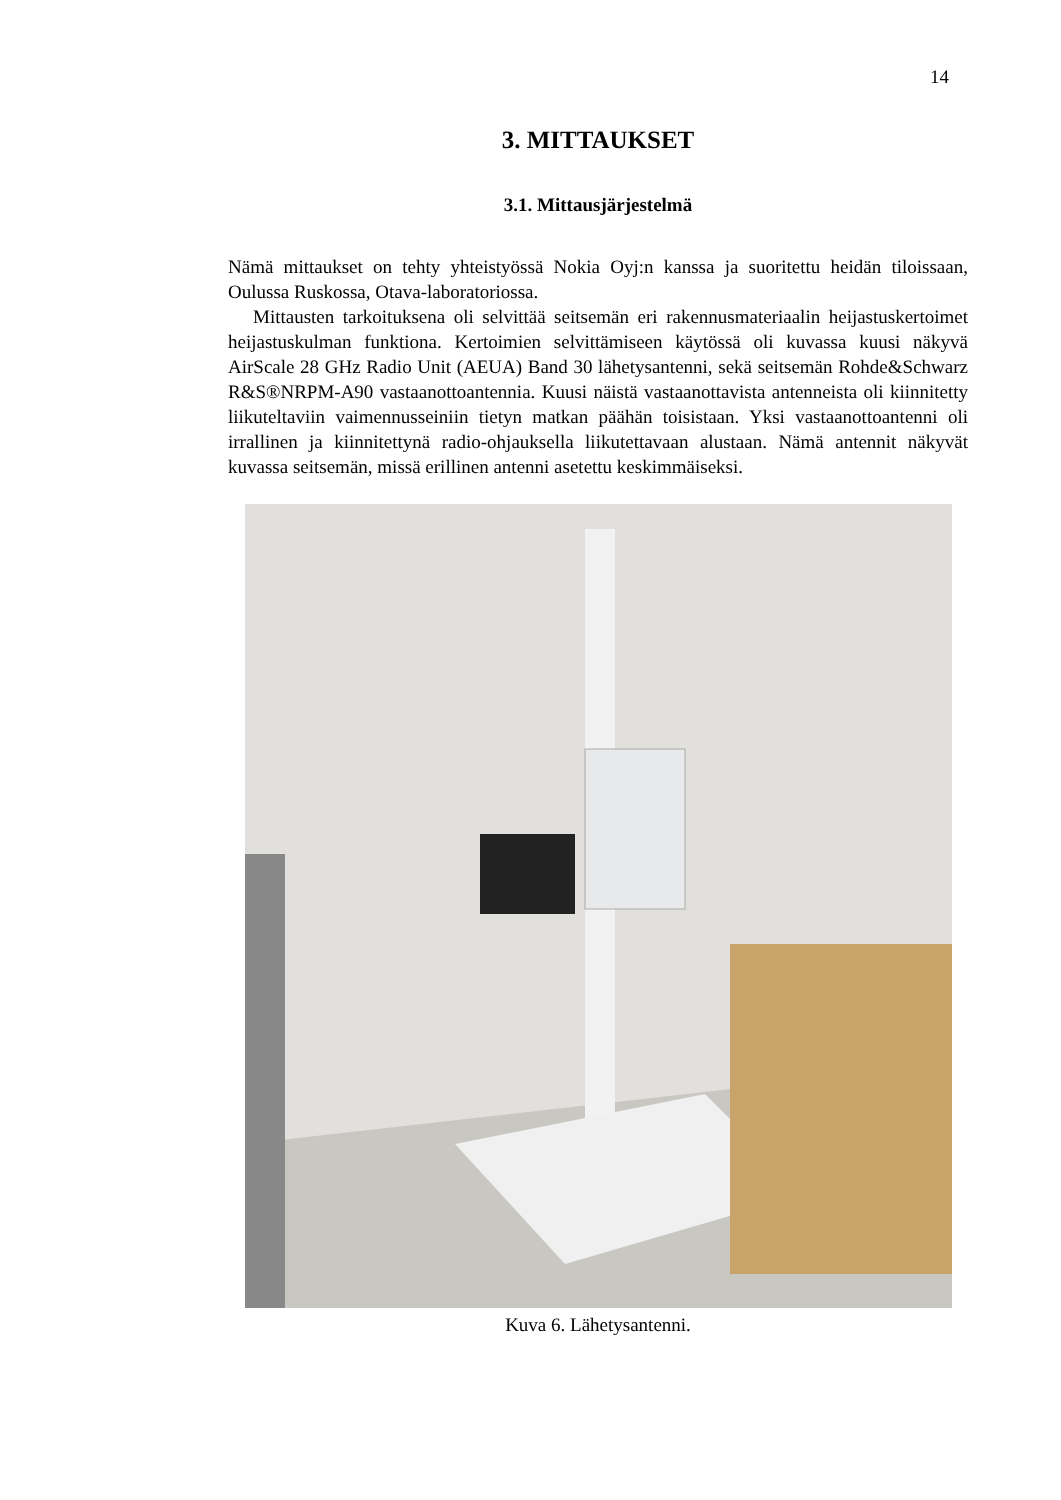14
3. MITTAUKSET
3.1. Mittausjärjestelmä
Nämä mittaukset on tehty yhteistyössä Nokia Oyj:n kanssa ja suoritettu heidän tiloissaan, Oulussa Ruskossa, Otava-laboratoriossa.
Mittausten tarkoituksena oli selvittää seitsemän eri rakennusmateriaalin heijastuskertoimet heijastuskulman funktiona. Kertoimien selvittämiseen käytössä oli kuvassa kuusi näkyvä AirScale 28 GHz Radio Unit (AEUA) Band 30 lähetysantenni, sekä seitsemän Rohde&Schwarz R&S®NRPM-A90 vastaanottoantennia. Kuusi näistä vastaanottavista antenneista oli kiinnitetty liikuteltaviin vaimennusseiniin tietyn matkan päähän toisistaan. Yksi vastaanottoantenni oli irrallinen ja kiinnitettynä radio-ohjauksella liikutettavaan alustaan. Nämä antennit näkyvät kuvassa seitsemän, missä erillinen antenni asetettu keskimmäiseksi.
Kuva 6. Lähetysantenni.